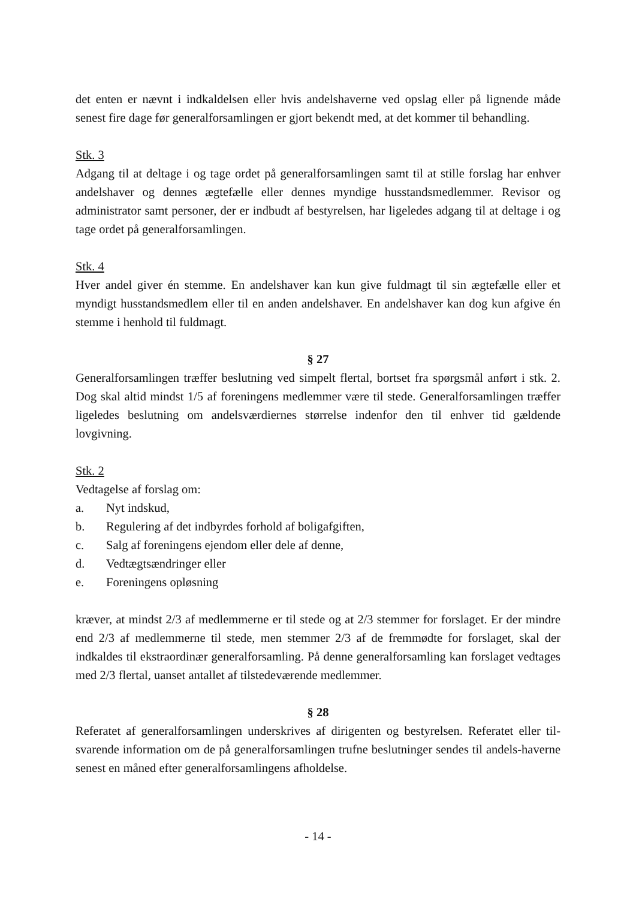det enten er nævnt i indkaldelsen eller hvis andelshaverne ved opslag eller på lignende måde senest fire dage før generalforsamlingen er gjort bekendt med, at det kommer til behandling.
Stk. 3
Adgang til at deltage i og tage ordet på generalforsamlingen samt til at stille forslag har en­hver andelshaver og dennes ægtefælle eller dennes myndige husstandsmedlemmer. Revisor og administrator samt personer, der er indbudt af bestyrelsen, har ligeledes adgang til at deltage i og tage ordet på generalforsamlingen.
Stk. 4
Hver andel giver én stemme. En andelshaver kan kun give fuldmagt til sin ægtefælle eller et myndigt husstandsmedlem eller til en anden andelshaver. En andelshaver kan dog kun afgive én stemme i henhold til fuldmagt.
§ 27
Generalforsamlingen træffer beslutning ved simpelt flertal, bortset fra spørgsmål anført i stk. 2. Dog skal altid mindst 1/5 af foreningens medlemmer være til stede. Generalforsamlingen træf­fer ligeledes beslutning om andelsværdiernes størrelse indenfor den til enhver tid gældende lovgivning.
Stk. 2
Vedtagelse af forslag om:
a. Nyt indskud,
b. Regulering af det indbyrdes forhold af boligafgiften,
c. Salg af foreningens ejendom eller dele af denne,
d. Vedtægtsændringer eller
e. Foreningens opløsning
kræver, at mindst 2/3 af medlemmerne er til stede og at 2/3 stemmer for forslaget. Er der mindre end 2/3 af medlemmerne til stede, men stemmer 2/3 af de fremmødte for forslaget, skal der indkaldes til ekstraordinær generalforsamling. På denne generalforsamling kan forslaget ved­tages med 2/3 flertal, uanset antallet af tilstedeværende medlemmer.
§ 28
Referatet af generalforsamlingen underskrives af dirigenten og bestyrelsen. Referatet eller til­svarende information om de på generalforsamlingen trufne beslutninger sendes til andels-ha­verne senest en måned efter generalforsamlingens afholdelse.
- 14 -